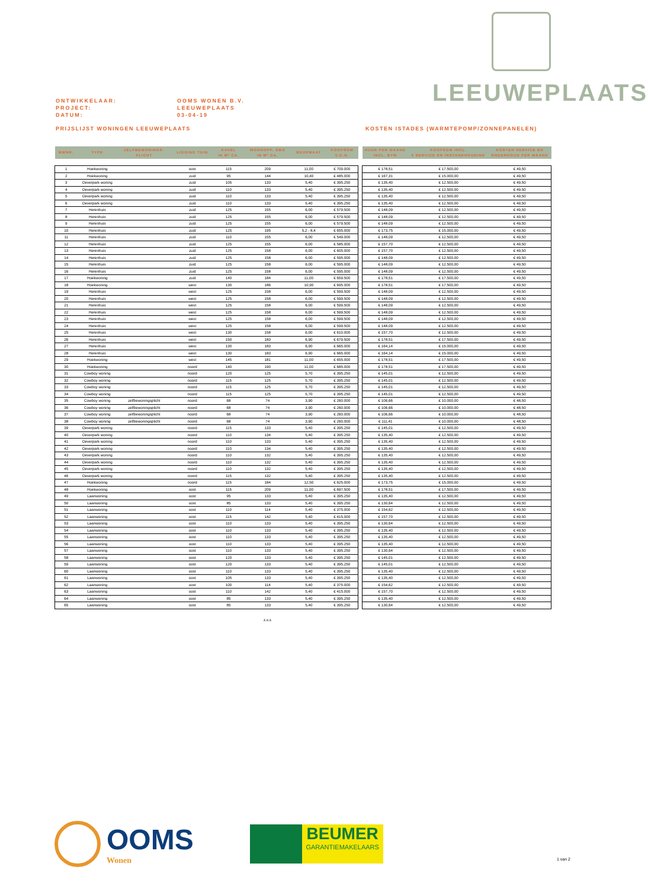LEEUWEPLAATS
ONTWIKKELAAR: OOMS WONEN B.V.
PROJECT: LEEUWEPLAATS
DATUM: 03-04-19
PRIJSLIJST WONINGEN LEEUWEPLAATS
KOSTEN ISTADES (WARMTEPOMP/ZONNEPANELEN)
| BWNR. | TYPE | ZELFBEWONINGS- PLICHT | LIGGING TUIN | KAVEL IN M² CA. | WOONOPP. GBO IN M² CA. | BEUKMAAT | KOOPSOM V.O.N. |
| --- | --- | --- | --- | --- | --- | --- | --- |
| 1 | Hoekwoning | | oost | 115 | 209 | 11,00 | € 709.000 |
| 2 | Hoekwoning | | zuid | 95 | 144 | 10,40 | € 485.000 |
| 3 | Oeverpark woning | | zuid | 105 | 133 | 5,40 | € 395.250 |
| 4 | Oeverpark woning | | zuid | 110 | 133 | 5,40 | € 395.250 |
| 5 | Oeverpark woning | | zuid | 110 | 133 | 5,40 | € 395.250 |
| 6 | Oeverpark woning | | zuid | 110 | 133 | 5,40 | € 395.250 |
| 7 | Herenhuis | | zuid | 125 | 155 | 6,00 | € 579.500 |
| 8 | Herenhuis | | zuid | 125 | 155 | 6,00 | € 579.500 |
| 9 | Herenhuis | | zuid | 125 | 155 | 6,00 | € 579.500 |
| 10 | Herenhuis | | zuid | 125 | 195 | 5,2 - 8,4 | € 655.000 |
| 11 | Herenhuis | | zuid | 110 | 155 | 6,00 | € 549.000 |
| 12 | Herenhuis | | zuid | 125 | 155 | 6,00 | € 585.000 |
| 13 | Herenhuis | | zuid | 125 | 158 | 6,00 | € 605.000 |
| 14 | Herenhuis | | zuid | 125 | 158 | 6,00 | € 595.000 |
| 15 | Herenhuis | | zuid | 125 | 158 | 6,00 | € 595.000 |
| 16 | Herenhuis | | zuid | 125 | 158 | 6,00 | € 595.000 |
| 17 | Hoekwoning | | zuid | 140 | 184 | 11,00 | € 659.500 |
| 18 | Hoekwoning | | west | 130 | 186 | 10,90 | € 695.000 |
| 19 | Herenhuis | | west | 125 | 158 | 6,00 | € 599.500 |
| 20 | Herenhuis | | west | 125 | 158 | 6,00 | € 599.500 |
| 21 | Herenhuis | | west | 125 | 158 | 6,00 | € 599.500 |
| 22 | Herenhuis | | west | 125 | 158 | 6,00 | € 599.500 |
| 23 | Herenhuis | | west | 125 | 158 | 6,00 | € 599.500 |
| 24 | Herenhuis | | west | 125 | 158 | 6,00 | € 599.500 |
| 25 | Herenhuis | | west | 130 | 158 | 6,00 | € 610.000 |
| 26 | Herenhuis | | west | 150 | 183 | 6,90 | € 679.500 |
| 27 | Herenhuis | | west | 130 | 183 | 6,90 | € 665.000 |
| 28 | Herenhuis | | west | 130 | 183 | 6,90 | € 665.000 |
| 29 | Hoekwoning | | west | 145 | 181 | 11,00 | € 655.000 |
| 30 | Hoekwoning | | noord | 140 | 190 | 11,00 | € 685.000 |
| 31 | Cowboy woning | | noord | 120 | 125 | 5,70 | € 395.250 |
| 32 | Cowboy woning | | noord | 115 | 125 | 5,70 | € 395.250 |
| 33 | Cowboy woning | | noord | 115 | 125 | 5,70 | € 395.250 |
| 34 | Cowboy woning | | noord | 115 | 125 | 5,70 | € 395.250 |
| 35 | Cowboy woning | zelfbewoningsplicht | noord | 68 | 74 | 3,90 | € 260.000 |
| 36 | Cowboy woning | zelfbewoningsplicht | noord | 68 | 74 | 3,90 | € 260.000 |
| 37 | Cowboy woning | zelfbewoningsplicht | noord | 68 | 74 | 3,90 | € 260.000 |
| 38 | Cowboy woning | zelfbewoningsplicht | noord | 68 | 74 | 3,90 | € 260.000 |
| 39 | Oeverpark woning | | noord | 115 | 133 | 5,40 | € 395.250 |
| 40 | Oeverpark woning | | noord | 110 | 134 | 5,40 | € 395.250 |
| 41 | Oeverpark woning | | noord | 110 | 133 | 5,40 | € 395.250 |
| 42 | Oeverpark woning | | noord | 110 | 134 | 5,40 | € 395.250 |
| 43 | Oeverpark woning | | noord | 110 | 132 | 5,40 | € 395.250 |
| 44 | Oeverpark woning | | noord | 110 | 132 | 5,40 | € 395.250 |
| 45 | Oeverpark woning | | noord | 110 | 132 | 5,40 | € 395.250 |
| 46 | Oeverpark woning | | noord | 115 | 132 | 5,40 | € 395.250 |
| 47 | Hoekwoning | | noord | 115 | 184 | 12,50 | € 625.000 |
| 48 | Hoekwoning | | oost | 115 | 209 | 11,00 | € 697.500 |
| 49 | Laanwoning | | oost | 95 | 133 | 5,40 | € 395.250 |
| 50 | Laanwoning | | oost | 85 | 133 | 5,40 | € 395.250 |
| 51 | Laanwoning | | oost | 110 | 114 | 5,40 | € 375.000 |
| 52 | Laanwoning | | oost | 115 | 142 | 5,40 | € 415.000 |
| 53 | Laanwoning | | oost | 110 | 133 | 5,40 | € 395.250 |
| 54 | Laanwoning | | oost | 110 | 133 | 5,40 | € 395.250 |
| 55 | Laanwoning | | oost | 110 | 133 | 5,40 | € 395.250 |
| 56 | Laanwoning | | oost | 110 | 133 | 5,40 | € 395.250 |
| 57 | Laanwoning | | oost | 110 | 133 | 5,40 | € 395.250 |
| 58 | Laanwoning | | oost | 120 | 133 | 5,40 | € 395.250 |
| 59 | Laanwoning | | oost | 120 | 133 | 5,40 | € 395.250 |
| 60 | Laanwoning | | oost | 110 | 133 | 5,40 | € 395.250 |
| 61 | Laanwoning | | oost | 105 | 133 | 5,40 | € 395.250 |
| 62 | Laanwoning | | oost | 100 | 114 | 5,40 | € 375.000 |
| 63 | Laanwoning | | oost | 110 | 142 | 5,40 | € 415.000 |
| 64 | Laanwoning | | oost | 85 | 133 | 5,40 | € 395.250 |
| 65 | Laanwoning | | oost | 85 | 133 | 5,40 | € 395.250 |
| HUUR PER MAAND INCL. BTW | KOOPSOM INCL. 5 SERVICE EN INSTANDHOUDING | KOSTEN SERVICE EN ONDERHOUD PER MAAND |
| --- | --- | --- |
| € 178,51 | € 17.500,00 | € 49,50 |
| € 167,31 | € 15.000,00 | € 49,50 |
| € 135,40 | € 12.500,00 | € 49,50 |
| € 135,40 | € 12.500,00 | € 49,50 |
| € 135,40 | € 12.500,00 | € 49,50 |
| € 135,40 | € 12.500,00 | € 49,50 |
| € 148,09 | € 12.500,00 | € 49,50 |
| € 148,09 | € 12.500,00 | € 49,50 |
| € 148,09 | € 12.500,00 | € 49,50 |
| € 173,75 | € 15.000,00 | € 49,50 |
| € 148,09 | € 12.500,00 | € 49,50 |
| € 157,70 | € 12.500,00 | € 49,50 |
| € 157,70 | € 12.500,00 | € 49,50 |
| € 148,09 | € 12.500,00 | € 49,50 |
| € 148,09 | € 12.500,00 | € 49,50 |
| € 148,09 | € 12.500,00 | € 49,50 |
| € 178,51 | € 17.500,00 | € 49,50 |
| € 178,51 | € 17.500,00 | € 49,50 |
| € 148,09 | € 12.500,00 | € 49,50 |
| € 148,09 | € 12.500,00 | € 49,50 |
| € 148,09 | € 12.500,00 | € 49,50 |
| € 148,09 | € 12.500,00 | € 49,50 |
| € 148,09 | € 12.500,00 | € 49,50 |
| € 148,09 | € 12.500,00 | € 49,50 |
| € 157,70 | € 12.500,00 | € 49,50 |
| € 178,51 | € 17.500,00 | € 49,50 |
| € 164,14 | € 15.000,00 | € 49,50 |
| € 164,14 | € 15.000,00 | € 49,50 |
| € 178,51 | € 17.500,00 | € 49,50 |
| € 178,51 | € 17.500,00 | € 49,50 |
| € 145,01 | € 12.500,00 | € 49,50 |
| € 145,01 | € 12.500,00 | € 49,50 |
| € 145,01 | € 12.500,00 | € 49,50 |
| € 145,01 | € 12.500,00 | € 49,50 |
| € 106,66 | € 10.000,00 | € 48,50 |
| € 106,66 | € 10.000,00 | € 48,50 |
| € 106,66 | € 10.000,00 | € 48,50 |
| € 111,41 | € 10.000,00 | € 48,50 |
| € 145,01 | € 12.500,00 | € 49,50 |
| € 135,40 | € 12.500,00 | € 49,50 |
| € 135,40 | € 12.500,00 | € 49,50 |
| € 135,40 | € 12.500,00 | € 49,50 |
| € 135,40 | € 12.500,00 | € 49,50 |
| € 135,40 | € 12.500,00 | € 49,50 |
| € 135,40 | € 12.500,00 | € 49,50 |
| € 135,40 | € 12.500,00 | € 49,50 |
| € 173,75 | € 15.000,00 | € 49,50 |
| € 178,51 | € 17.500,00 | € 49,50 |
| € 135,40 | € 12.500,00 | € 49,50 |
| € 130,64 | € 12.500,00 | € 49,50 |
| € 154,62 | € 12.500,00 | € 49,50 |
| € 157,70 | € 12.500,00 | € 49,50 |
| € 130,64 | € 12.500,00 | € 49,50 |
| € 135,40 | € 12.500,00 | € 49,50 |
| € 135,40 | € 12.500,00 | € 49,50 |
| € 135,40 | € 12.500,00 | € 49,50 |
| € 130,64 | € 12.500,00 | € 49,50 |
| € 145,01 | € 12.500,00 | € 49,50 |
| € 145,01 | € 12.500,00 | € 49,50 |
| € 135,40 | € 12.500,00 | € 49,50 |
| € 135,40 | € 12.500,00 | € 49,50 |
| € 154,62 | € 12.500,00 | € 49,50 |
| € 157,70 | € 12.500,00 | € 49,50 |
| € 135,40 | € 12.500,00 | € 49,50 |
| € 130,64 | € 12.500,00 | € 49,50 |
z.o.z.
OOMS
Wonen
BEUMER
GARANTIEMAKELAARS
1 van 2